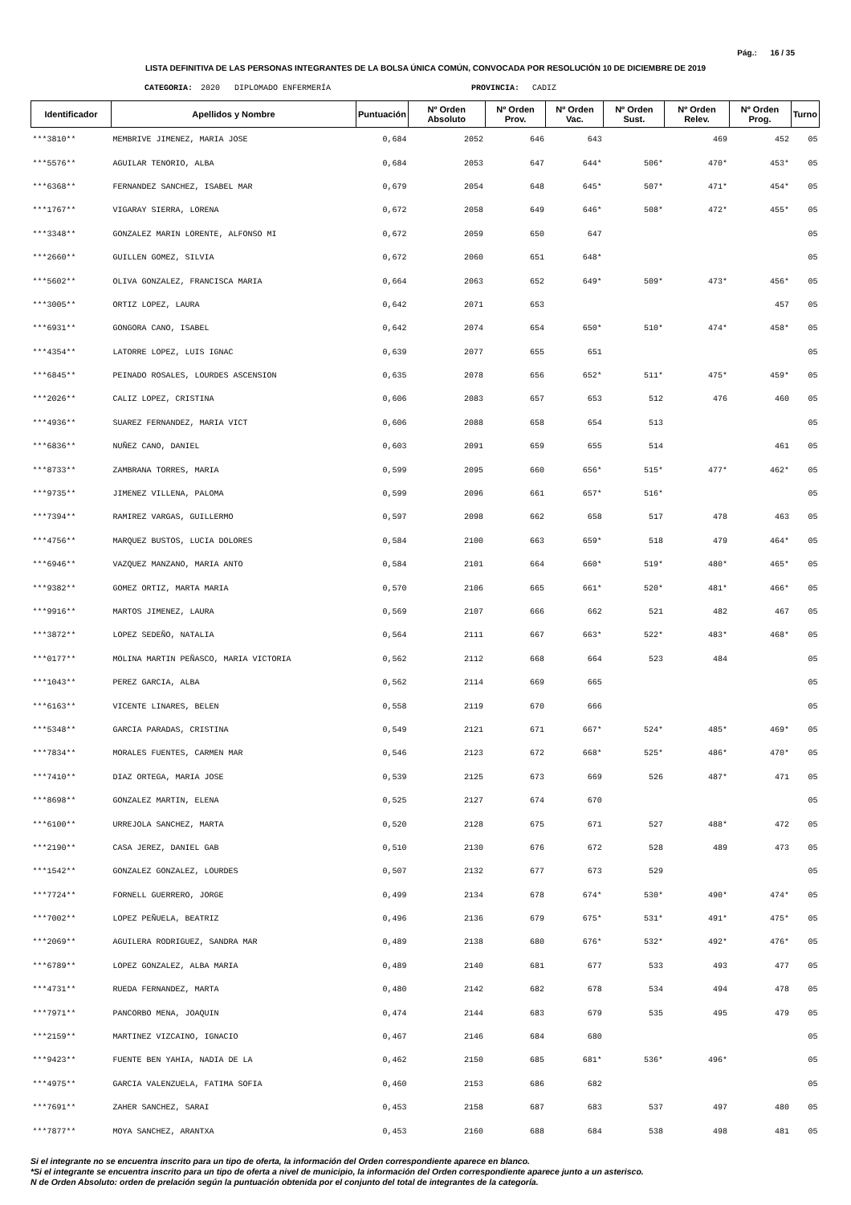Pág.: 16 / 35
LISTA DEFINITIVA DE LAS PERSONAS INTEGRANTES DE LA BOLSA ÚNICA COMÚN, CONVOCADA POR RESOLUCIÓN 10 DE DICIEMBRE DE 2019
CATEGORIA: 2020 DIPLOMADO ENFERMERÍA PROVINCIA: CADIZ
| Identificador | Apellidos y Nombre | Puntuación | Nº Orden Absoluto | Nº Orden Prov. | Nº Orden Vac. | Nº Orden Sust. | Nº Orden Relev. | Nº Orden Prog. | Turno |
| --- | --- | --- | --- | --- | --- | --- | --- | --- | --- |
| ***3810** | MEMBRIVE JIMENEZ, MARIA JOSE | 0,684 | 2052 | 646 | 643 | | 469 | 452 | 05 |
| ***5576** | AGUILAR TENORIO, ALBA | 0,684 | 2053 | 647 | 644* | 506* | 470* | 453* | 05 |
| ***6368** | FERNANDEZ SANCHEZ, ISABEL MAR | 0,679 | 2054 | 648 | 645* | 507* | 471* | 454* | 05 |
| ***1767** | VIGARAY SIERRA, LORENA | 0,672 | 2058 | 649 | 646* | 508* | 472* | 455* | 05 |
| ***3348** | GONZALEZ MARIN LORENTE, ALFONSO MI | 0,672 | 2059 | 650 | 647 | | | | 05 |
| ***2660** | GUILLEN GOMEZ, SILVIA | 0,672 | 2060 | 651 | 648* | | | | 05 |
| ***5602** | OLIVA GONZALEZ, FRANCISCA MARIA | 0,664 | 2063 | 652 | 649* | 509* | 473* | 456* | 05 |
| ***3005** | ORTIZ LOPEZ, LAURA | 0,642 | 2071 | 653 | | | | 457 | 05 |
| ***6931** | GONGORA CANO, ISABEL | 0,642 | 2074 | 654 | 650* | 510* | 474* | 458* | 05 |
| ***4354** | LATORRE LOPEZ, LUIS IGNAC | 0,639 | 2077 | 655 | 651 | | | | 05 |
| ***6845** | PEINADO ROSALES, LOURDES ASCENSION | 0,635 | 2078 | 656 | 652* | 511* | 475* | 459* | 05 |
| ***2026** | CALIZ LOPEZ, CRISTINA | 0,606 | 2083 | 657 | 653 | 512 | 476 | 460 | 05 |
| ***4936** | SUAREZ FERNANDEZ, MARIA VICT | 0,606 | 2088 | 658 | 654 | 513 | | | 05 |
| ***6836** | NUÑEZ CANO, DANIEL | 0,603 | 2091 | 659 | 655 | 514 | | 461 | 05 |
| ***8733** | ZAMBRANA TORRES, MARIA | 0,599 | 2095 | 660 | 656* | 515* | 477* | 462* | 05 |
| ***9735** | JIMENEZ VILLENA, PALOMA | 0,599 | 2096 | 661 | 657* | 516* | | | 05 |
| ***7394** | RAMIREZ VARGAS, GUILLERMO | 0,597 | 2098 | 662 | 658 | 517 | 478 | 463 | 05 |
| ***4756** | MARQUEZ BUSTOS, LUCIA DOLORES | 0,584 | 2100 | 663 | 659* | 518 | 479 | 464* | 05 |
| ***6946** | VAZQUEZ MANZANO, MARIA ANTO | 0,584 | 2101 | 664 | 660* | 519* | 480* | 465* | 05 |
| ***9382** | GOMEZ ORTIZ, MARTA MARIA | 0,570 | 2106 | 665 | 661* | 520* | 481* | 466* | 05 |
| ***9916** | MARTOS JIMENEZ, LAURA | 0,569 | 2107 | 666 | 662 | 521 | 482 | 467 | 05 |
| ***3872** | LOPEZ SEDEÑO, NATALIA | 0,564 | 2111 | 667 | 663* | 522* | 483* | 468* | 05 |
| ***0177** | MOLINA MARTIN PEÑASCO, MARIA VICTORIA | 0,562 | 2112 | 668 | 664 | 523 | 484 | | 05 |
| ***1043** | PEREZ GARCIA, ALBA | 0,562 | 2114 | 669 | 665 | | | | 05 |
| ***6163** | VICENTE LINARES, BELEN | 0,558 | 2119 | 670 | 666 | | | | 05 |
| ***5348** | GARCIA PARADAS, CRISTINA | 0,549 | 2121 | 671 | 667* | 524* | 485* | 469* | 05 |
| ***7834** | MORALES FUENTES, CARMEN MAR | 0,546 | 2123 | 672 | 668* | 525* | 486* | 470* | 05 |
| ***7410** | DIAZ ORTEGA, MARIA JOSE | 0,539 | 2125 | 673 | 669 | 526 | 487* | 471 | 05 |
| ***8698** | GONZALEZ MARTIN, ELENA | 0,525 | 2127 | 674 | 670 | | | | 05 |
| ***6100** | URREJOLA SANCHEZ, MARTA | 0,520 | 2128 | 675 | 671 | 527 | 488* | 472 | 05 |
| ***2190** | CASA JEREZ, DANIEL GAB | 0,510 | 2130 | 676 | 672 | 528 | 489 | 473 | 05 |
| ***1542** | GONZALEZ GONZALEZ, LOURDES | 0,507 | 2132 | 677 | 673 | 529 | | | 05 |
| ***7724** | FORNELL GUERRERO, JORGE | 0,499 | 2134 | 678 | 674* | 530* | 490* | 474* | 05 |
| ***7002** | LOPEZ PEÑUELA, BEATRIZ | 0,496 | 2136 | 679 | 675* | 531* | 491* | 475* | 05 |
| ***2069** | AGUILERA RODRIGUEZ, SANDRA MAR | 0,489 | 2138 | 680 | 676* | 532* | 492* | 476* | 05 |
| ***6789** | LOPEZ GONZALEZ, ALBA MARIA | 0,489 | 2140 | 681 | 677 | 533 | 493 | 477 | 05 |
| ***4731** | RUEDA FERNANDEZ, MARTA | 0,480 | 2142 | 682 | 678 | 534 | 494 | 478 | 05 |
| ***7971** | PANCORBO MENA, JOAQUIN | 0,474 | 2144 | 683 | 679 | 535 | 495 | 479 | 05 |
| ***2159** | MARTINEZ VIZCAINO, IGNACIO | 0,467 | 2146 | 684 | 680 | | | | 05 |
| ***9423** | FUENTE BEN YAHIA, NADIA DE LA | 0,462 | 2150 | 685 | 681* | 536* | 496* | | 05 |
| ***4975** | GARCIA VALENZUELA, FATIMA SOFIA | 0,460 | 2153 | 686 | 682 | | | | 05 |
| ***7691** | ZAHER SANCHEZ, SARAI | 0,453 | 2158 | 687 | 683 | 537 | 497 | 480 | 05 |
| ***7877** | MOYA SANCHEZ, ARANTXA | 0,453 | 2160 | 688 | 684 | 538 | 498 | 481 | 05 |
Si el integrante no se encuentra inscrito para un tipo de oferta, la información del Orden correspondiente aparece en blanco.
*Si el integrante se encuentra inscrito para un tipo de oferta a nivel de municipio, la información del Orden correspondiente aparece junto a un asterisco.
N de Orden Absoluto: orden de prelación según la puntuación obtenida por el conjunto del total de integrantes de la categoría.